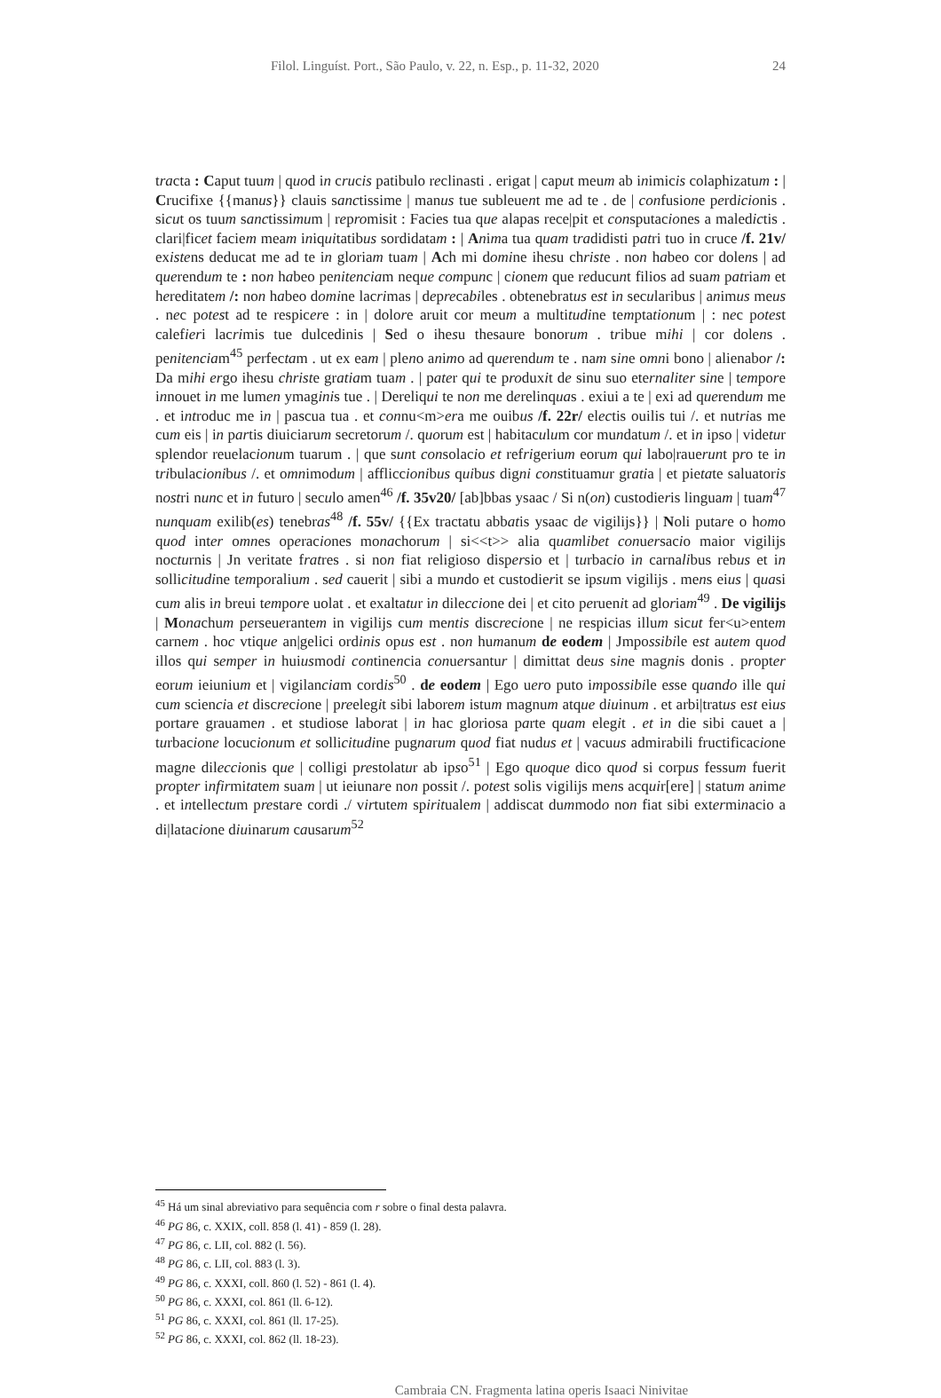Filol. Linguíst. Port., São Paulo, v. 22, n. Esp., p. 11-32, 2020 24
tracta : Caput tuum | quod in crucis patibulo reclinasti . erigat | caput meum ab inimicis colaphizatum : | Crucifixe {{manus}} clauis sanctissime | manus tue subleuent me ad te . de | confusione perdicionis . sicut os tuum sanctissimum | repromisit : Facies tua que alapas rece|pit et consputaciones a maledictis . clari|ficet faciem meam iniquitatibus sordidatam : | Anima tua quam tradidisti patri tuo in cruce /f. 21v/ existens deducat me ad te in gloriam tuam | Ach mi domine ihesu christe . non habeo cor dolens | ad querendum te : non habeo penitenciam neque compunc | cionem que reducunt filios ad suam patriam et hereditatem /: non habeo domine lacrimas | deprecabiles . obtenebratus est in secularibus | animus meus . nec potest ad te respicere : in | dolore aruit cor meum a multitudine temptationum | : nec potest calefieri lacrimis tue dulcedinis | Sed o ihesu thesaure bonorum . tribue mihi | cor dolens . penitenciam<sup>45</sup> perfectam . ut ex eam | pleno animo ad querendum te . nam sine omni bono | alienabor /: Da mihi ergo ihesu christe gratiam tuam . | pater qui te produxit de sinu suo eternaliter sine | tempore innouet in me lumen ymaginis tue . | Dereliqui te non me derelinquas . exiui a te | exi ad querendum me . et introduc me in | pascua tua . et connu<m>era me ouibus /f. 22r/ electis ouilis tui /. et nutrias me cum eis | in partis diuiciarum secretorum /. quorum est | habitaculum cor mundatum /. et in ipso | videtur splendor reuelacionum tuarum . | que sunt consolacio et refrigerium eorum qui labo|rauerunt pro te in tribulacionibus /. et omnimodum | affliccionibus quibus digni constituamur gratia | et pietate saluatoris nostri nunc et in futuro | seculo amen<sup>46</sup> /f. 35v20/ [ab]bbas ysaac / Si n(on) custodieris linguam | tuam<sup>47</sup> nunquam exilib(es) tenebras<sup>48</sup> /f. 55v/ {{Ex tractatu abbatis ysaac de vigilijs}} | Noli putare o homo quod inter omnes operaciones monachorum | si<<t>> alia quamlibet conuersacio maior vigilijs nocturnis | Jn veritate fratres . si non fiat religioso dispersio et | turbacio in carnalibus rebus et in sollicitudine temporalium . sed cauerit | sibi a mundo et custodierit se ipsum vigilijs . mens eius | quasi cum alis in breui tempore uolat . et exaltatur in dileccione dei | et cito peruenit ad gloriam<sup>49</sup> . De vigilijs | Monachum perseuerantem in vigilijs cum mentis discrecione | ne respicias illum sicut fer<u>entem carnem . hoc vtique an|gelici ordinis opus est . non humanum de eodem | Jmpossibile est autem quod illos qui semper in huiusmodi continencia conuersantur | dimittat deus sine magnis donis . propter eorum ieiunium et | vigilanciam cordis<sup>50</sup> . de eodem | Ego uero puto impossibile esse quando ille qui cum sciencia et discrecione | preelegit sibi laborem istum magnum atque diuinum . et arbi|tratus est eius portare grauamen . et studiose laborat | in hac gloriosa parte quam elegit . et in die sibi cauet a | turbacione locucionum et sollicitudine pugnarum quod fiat nudus et | vacuus admirabili fructificacione magne dileccionis que | colligi prestolatur ab ipso<sup>51</sup> | Ego quoque dico quod si corpus fessum fuerit propter infirmitatem suam | ut ieiunare non possit /. potest solis vigilijs mens acquir[ere] | statum anime . et intellectum prestare cordi ./ virtutem spiritualem | addiscat dummodo non fiat sibi exterminacio a di|latacione diuinarum causarum<sup>52</sup>
<sup>45</sup> Há um sinal abreviativo para sequência com r sobre o final desta palavra.
<sup>46</sup> PG 86, c. XXIX, coll. 858 (l. 41) - 859 (l. 28).
<sup>47</sup> PG 86, c. LII, col. 882 (l. 56).
<sup>48</sup> PG 86, c. LII, col. 883 (l. 3).
<sup>49</sup> PG 86, c. XXXI, coll. 860 (l. 52) - 861 (l. 4).
<sup>50</sup> PG 86, c. XXXI, col. 861 (ll. 6-12).
<sup>51</sup> PG 86, c. XXXI, col. 861 (ll. 17-25).
<sup>52</sup> PG 86, c. XXXI, col. 862 (ll. 18-23).
Cambraia CN. Fragmenta latina operis Isaaci Ninivitae